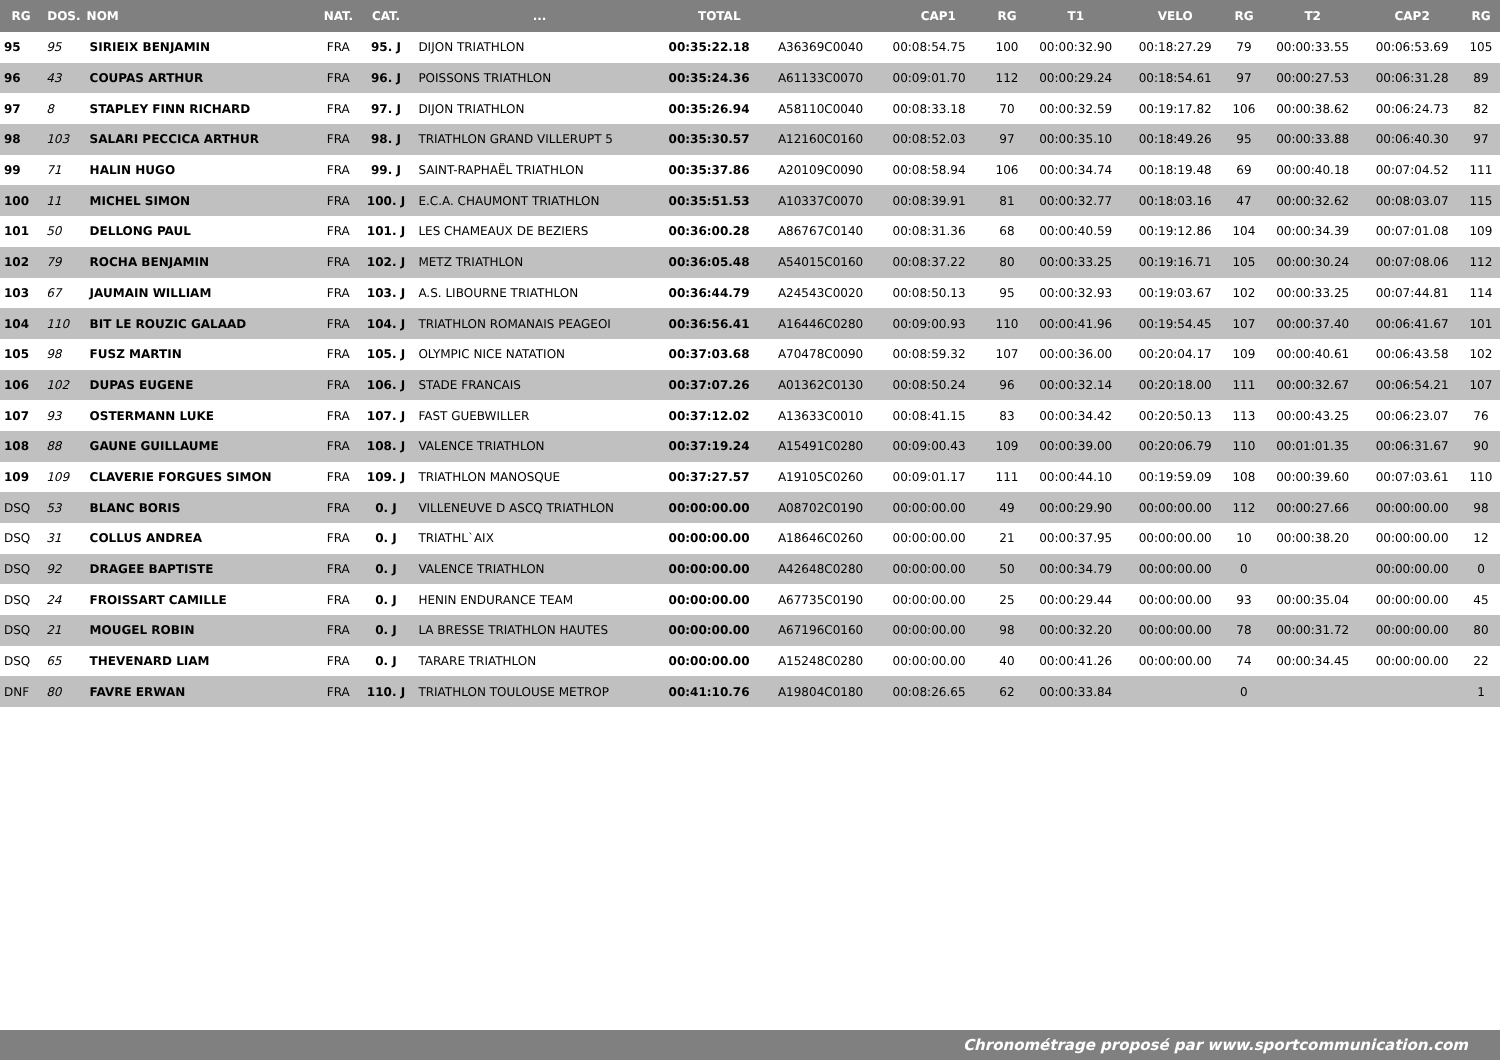| RG | DOS. | NOM | NAT. | CAT. | ... | TOTAL | | CAP1 | RG | T1 | VELO | RG | T2 | CAP2 | RG |
| --- | --- | --- | --- | --- | --- | --- | --- | --- | --- | --- | --- | --- | --- | --- | --- |
| 95 | 95 | SIRIEIX BENJAMIN | FRA | 95. J | DIJON TRIATHLON | 00:35:22.18 | A36369C0040 | 00:08:54.75 | 100 | 00:00:32.90 | 00:18:27.29 | 79 | 00:00:33.55 | 00:06:53.69 | 105 |
| 96 | 43 | COUPAS ARTHUR | FRA | 96. J | POISSONS TRIATHLON | 00:35:24.36 | A61133C0070 | 00:09:01.70 | 112 | 00:00:29.24 | 00:18:54.61 | 97 | 00:00:27.53 | 00:06:31.28 | 89 |
| 97 | 8 | STAPLEY FINN RICHARD | FRA | 97. J | DIJON TRIATHLON | 00:35:26.94 | A58110C0040 | 00:08:33.18 | 70 | 00:00:32.59 | 00:19:17.82 | 106 | 00:00:38.62 | 00:06:24.73 | 82 |
| 98 | 103 | SALARI PECCICA ARTHUR | FRA | 98. J | TRIATHLON GRAND VILLERUPT 5 | 00:35:30.57 | A12160C0160 | 00:08:52.03 | 97 | 00:00:35.10 | 00:18:49.26 | 95 | 00:00:33.88 | 00:06:40.30 | 97 |
| 99 | 71 | HALIN HUGO | FRA | 99. J | SAINT-RAPHAËL TRIATHLON | 00:35:37.86 | A20109C0090 | 00:08:58.94 | 106 | 00:00:34.74 | 00:18:19.48 | 69 | 00:00:40.18 | 00:07:04.52 | 111 |
| 100 | 11 | MICHEL SIMON | FRA | 100. J | E.C.A. CHAUMONT TRIATHLON | 00:35:51.53 | A10337C0070 | 00:08:39.91 | 81 | 00:00:32.77 | 00:18:03.16 | 47 | 00:00:32.62 | 00:08:03.07 | 115 |
| 101 | 50 | DELLONG PAUL | FRA | 101. J | LES CHAMEAUX DE BEZIERS | 00:36:00.28 | A86767C0140 | 00:08:31.36 | 68 | 00:00:40.59 | 00:19:12.86 | 104 | 00:00:34.39 | 00:07:01.08 | 109 |
| 102 | 79 | ROCHA BENJAMIN | FRA | 102. J | METZ TRIATHLON | 00:36:05.48 | A54015C0160 | 00:08:37.22 | 80 | 00:00:33.25 | 00:19:16.71 | 105 | 00:00:30.24 | 00:07:08.06 | 112 |
| 103 | 67 | JAUMAIN WILLIAM | FRA | 103. J | A.S. LIBOURNE TRIATHLON | 00:36:44.79 | A24543C0020 | 00:08:50.13 | 95 | 00:00:32.93 | 00:19:03.67 | 102 | 00:00:33.25 | 00:07:44.81 | 114 |
| 104 | 110 | BIT LE ROUZIC GALAAD | FRA | 104. J | TRIATHLON ROMANAIS PEAGEOI | 00:36:56.41 | A16446C0280 | 00:09:00.93 | 110 | 00:00:41.96 | 00:19:54.45 | 107 | 00:00:37.40 | 00:06:41.67 | 101 |
| 105 | 98 | FUSZ MARTIN | FRA | 105. J | OLYMPIC NICE NATATION | 00:37:03.68 | A70478C0090 | 00:08:59.32 | 107 | 00:00:36.00 | 00:20:04.17 | 109 | 00:00:40.61 | 00:06:43.58 | 102 |
| 106 | 102 | DUPAS EUGENE | FRA | 106. J | STADE FRANCAIS | 00:37:07.26 | A01362C0130 | 00:08:50.24 | 96 | 00:00:32.14 | 00:20:18.00 | 111 | 00:00:32.67 | 00:06:54.21 | 107 |
| 107 | 93 | OSTERMANN LUKE | FRA | 107. J | FAST GUEBWILLER | 00:37:12.02 | A13633C0010 | 00:08:41.15 | 83 | 00:00:34.42 | 00:20:50.13 | 113 | 00:00:43.25 | 00:06:23.07 | 76 |
| 108 | 88 | GAUNE GUILLAUME | FRA | 108. J | VALENCE TRIATHLON | 00:37:19.24 | A15491C0280 | 00:09:00.43 | 109 | 00:00:39.00 | 00:20:06.79 | 110 | 00:01:01.35 | 00:06:31.67 | 90 |
| 109 | 109 | CLAVERIE FORGUES SIMON | FRA | 109. J | TRIATHLON MANOSQUE | 00:37:27.57 | A19105C0260 | 00:09:01.17 | 111 | 00:00:44.10 | 00:19:59.09 | 108 | 00:00:39.60 | 00:07:03.61 | 110 |
| DSQ | 53 | BLANC BORIS | FRA | 0. J | VILLENEUVE D ASCQ TRIATHLON | 00:00:00.00 | A08702C0190 | 00:00:00.00 | 49 | 00:00:29.90 | 00:00:00.00 | 112 | 00:00:27.66 | 00:00:00.00 | 98 |
| DSQ | 31 | COLLUS ANDREA | FRA | 0. J | TRIATHL`AIX | 00:00:00.00 | A18646C0260 | 00:00:00.00 | 21 | 00:00:37.95 | 00:00:00.00 | 10 | 00:00:38.20 | 00:00:00.00 | 12 |
| DSQ | 92 | DRAGEE BAPTISTE | FRA | 0. J | VALENCE TRIATHLON | 00:00:00.00 | A42648C0280 | 00:00:00.00 | 50 | 00:00:34.79 | 00:00:00.00 | 0 | | 00:00:00.00 | 0 |
| DSQ | 24 | FROISSART CAMILLE | FRA | 0. J | HENIN ENDURANCE TEAM | 00:00:00.00 | A67735C0190 | 00:00:00.00 | 25 | 00:00:29.44 | 00:00:00.00 | 93 | 00:00:35.04 | 00:00:00.00 | 45 |
| DSQ | 21 | MOUGEL ROBIN | FRA | 0. J | LA BRESSE TRIATHLON HAUTES | 00:00:00.00 | A67196C0160 | 00:00:00.00 | 98 | 00:00:32.20 | 00:00:00.00 | 78 | 00:00:31.72 | 00:00:00.00 | 80 |
| DSQ | 65 | THEVENARD LIAM | FRA | 0. J | TARARE TRIATHLON | 00:00:00.00 | A15248C0280 | 00:00:00.00 | 40 | 00:00:41.26 | 00:00:00.00 | 74 | 00:00:34.45 | 00:00:00.00 | 22 |
| DNF | 80 | FAVRE ERWAN | FRA | 110. J | TRIATHLON TOULOUSE METROP | 00:41:10.76 | A19804C0180 | 00:08:26.65 | 62 | 00:00:33.84 | | 0 | | | 1 |
Chronométrage proposé par www.sportcommunication.com